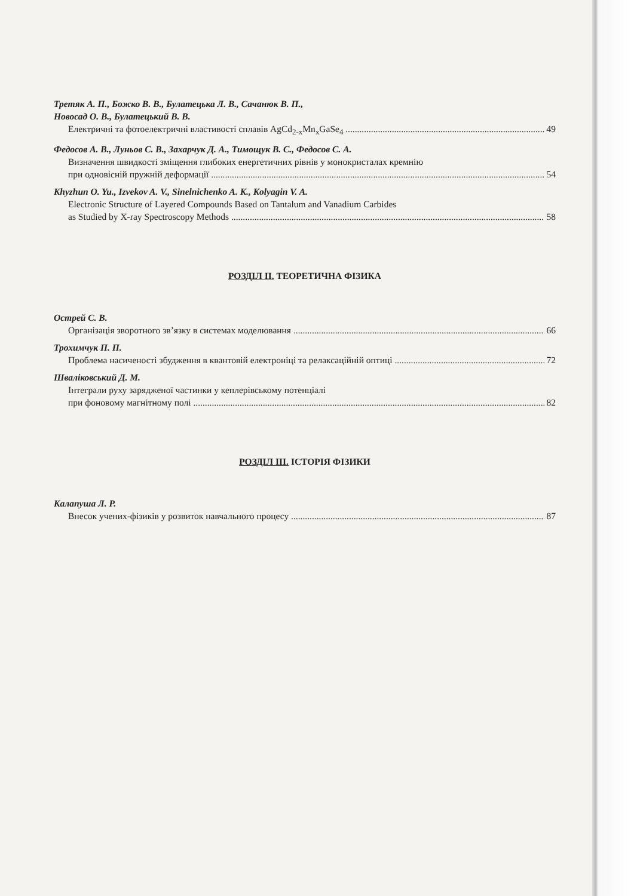Третяк А. П., Божко В. В., Булатецька Л. В., Сачанюк В. П.,
Новосад О. В., Булатецький В. В.
Електричні та фотоелектричні властивості сплавів AgCd<sub>2-x</sub>Mn<sub>x</sub>GaSe<sub>4</sub> 49
Федосов А. В., Луньов С. В., Захарчук Д. А., Тимощук В. С., Федосов С. А.
Визначення швидкості зміщення глибоких енергетичних рівнів у монокристалах кремнію
при одновісній пружній деформації 54
Khyzhun O. Yu., Izvekov A. V., Sinelnichenko A. K., Kolyagin V. A.
Electronic Structure of Layered Compounds Based on Tantalum and Vanadium Carbides
as Studied by X-ray Spectroscopy Methods 58
РОЗДІЛ ІІ. ТЕОРЕТИЧНА ФІЗИКА
Острей С. В.
Організація зворотного зв’язку в системах моделювання 66
Трохимчук П. П.
Проблема насиченості збудження в квантовій електроніці та релаксаційній оптиці 72
Шваліковський Д. М.
Інтеграли руху зарядженої частинки у кеплерівському потенціалі
при фоновому магнітному полі 82
РОЗДІЛ ІІІ. ІСТОРІЯ ФІЗИКИ
Калапуша Л. Р.
Внесок учених-фізиків у розвиток навчального процесу 87